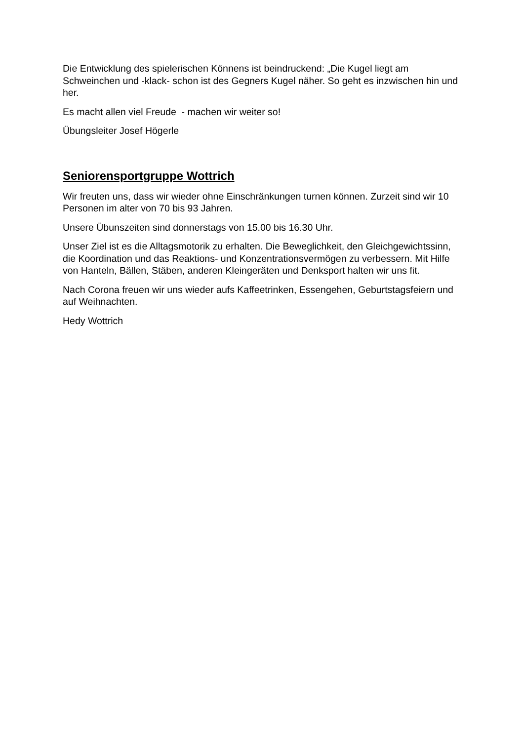Die Entwicklung des spielerischen Könnens ist beindruckend: „Die Kugel liegt am Schweinchen und -klack- schon ist des Gegners Kugel näher. So geht es inzwischen hin und her.
Es macht allen viel Freude - machen wir weiter so!
Übungsleiter Josef Högerle
Seniorensportgruppe Wottrich
Wir freuten uns, dass wir wieder ohne Einschränkungen turnen können. Zurzeit sind wir 10 Personen im alter von 70 bis 93 Jahren.
Unsere Übunszeiten sind donnerstags von 15.00 bis 16.30 Uhr.
Unser Ziel ist es die Alltagsmotorik zu erhalten. Die Beweglichkeit, den Gleichgewichtssinn, die Koordination und das Reaktions- und Konzentrationsvermögen zu verbessern. Mit Hilfe von Hanteln, Bällen, Stäben, anderen Kleingeräten und Denksport halten wir uns fit.
Nach Corona freuen wir uns wieder aufs Kaffeetrinken, Essengehen, Geburtstagsfeiern und auf Weihnachten.
Hedy Wottrich